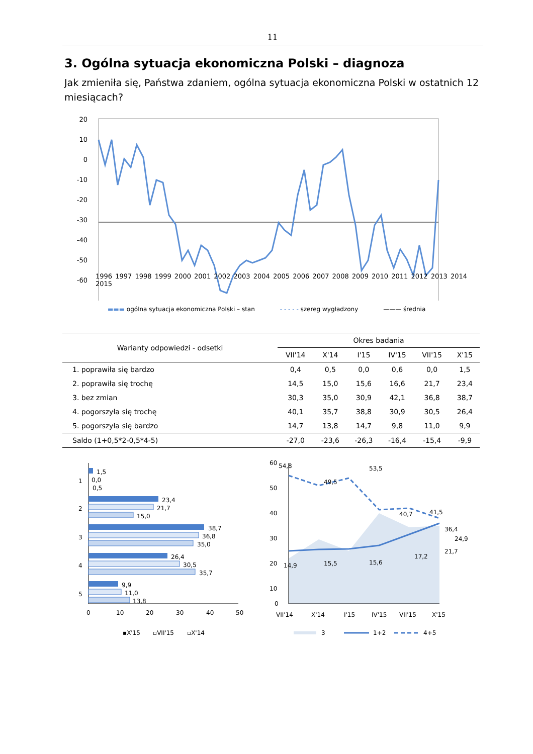11
3. Ogólna sytuacja ekonomiczna Polski – diagnoza
Jak zmieniła się, Państwa zdaniem, ogólna sytuacja ekonomiczna Polski w ostatnich 12 miesiącach?
20
10
0
-10
-20
-30
-40
-50
-60
1996 1997 1998 1999 2000 2001 2002 2003 2004 2005 2006 2007 2008 2009 2010 2011 2012 2013 2014 2015
▬▬▬ ogólna sytuacja ekonomiczna Polski – stan - - - - - szereg wygładzony ——— średnia
| Warianty odpowiedzi - odsetki | Okres badania | | | | | |
| --- | --- | --- | --- | --- | --- | --- |
| | VII'14 | X'14 | I'15 | IV'15 | VII'15 | X'15 |
| 1. poprawiła się bardzo | 0,4 | 0,5 | 0,0 | 0,6 | 0,0 | 1,5 |
| 2. poprawiła się trochę | 14,5 | 15,0 | 15,6 | 16,6 | 21,7 | 23,4 |
| 3. bez zmian | 30,3 | 35,0 | 30,9 | 42,1 | 36,8 | 38,7 |
| 4. pogorszyła się trochę | 40,1 | 35,7 | 38,8 | 30,9 | 30,5 | 26,4 |
| 5. pogorszyła się bardzo | 14,7 | 13,8 | 14,7 | 9,8 | 11,0 | 9,9 |
| Saldo (1+0,5*2-0,5*4-5) | -27,0 | -23,6 | -26,3 | -16,4 | -15,4 | -9,9 |
1
2
3
4
5
1,5
0,0
0,5
23,4
21,7
15,0
38,7
36,8
35,0
26,4
30,5
35,7
9,9
11,0
13,8
0
10
20
30
40
50
▪X'15
▫VII'15
▫X'14
60
50
40
30
20
10
0
54,8
49,5
53,5
40,7
41,5
36,4
14,9
15,5
15,6
17,2
21,7
24,9
VII'14
X'14
I'15
IV'15
VII'15
X'15
3
1+2
4+5